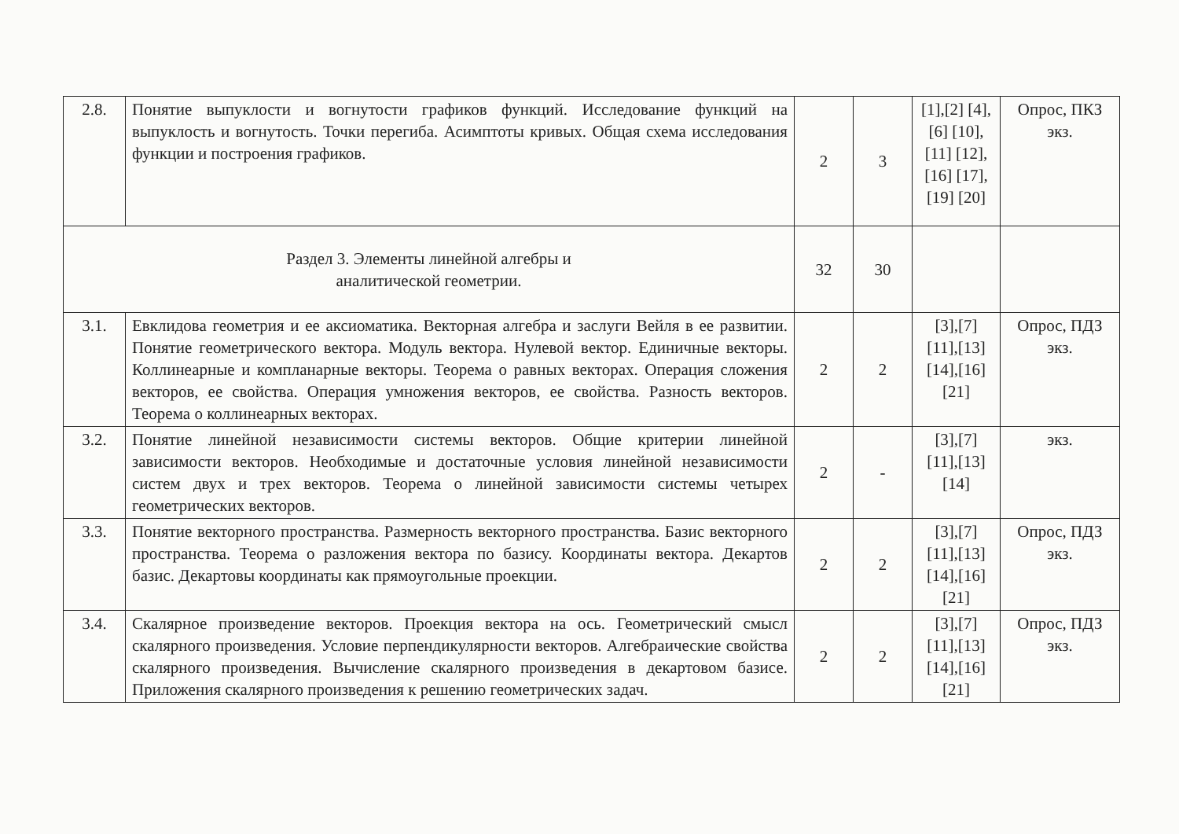| 2.8. | Понятие выпуклости и вогнутости графиков функций. Исследование функций на выпуклость и вогнутость. Точки перегиба. Асимптоты кривых. Общая схема исследования функции и построения графиков. | 2 | 3 | [1],[2] [4],[6] [10],[11] [12],[16] [17],[19] [20] | Опрос, ПКЗ экз. |
| Раздел 3. Элементы линейной алгебры и аналитической геометрии. | | 32 | 30 | | |
| 3.1. | Евклидова геометрия и ее аксиоматика. Векторная алгебра и заслуги Вейля в ее развитии. Понятие геометрического вектора. Модуль вектора. Нулевой вектор. Единичные векторы. Коллинеарные и компланарные векторы. Теорема о равных векторах. Операция сложения векторов, ее свойства. Операция умножения векторов, ее свойства. Разность векторов. Теорема о коллинеарных векторах. | 2 | 2 | [3],[7] [11],[13] [14],[16] [21] | Опрос, ПДЗ экз. |
| 3.2. | Понятие линейной независимости системы векторов. Общие критерии линейной зависимости векторов. Необходимые и достаточные условия линейной независимости систем двух и трех векторов. Теорема о линейной зависимости системы четырех геометрических векторов. | 2 | - | [3],[7] [11],[13] [14] | экз. |
| 3.3. | Понятие векторного пространства. Размерность векторного пространства. Базис векторного пространства. Теорема о разложения вектора по базису. Координаты вектора. Декартов базис. Декартовы координаты как прямоугольные проекции. | 2 | 2 | [3],[7] [11],[13] [14],[16] [21] | Опрос, ПДЗ экз. |
| 3.4. | Скалярное произведение векторов. Проекция вектора на ось. Геометрический смысл скалярного произведения. Условие перпендикулярности векторов. Алгебраические свойства скалярного произведения. Вычисление скалярного произведения в декартовом базисе. Приложения скалярного произведения к решению геометрических задач. | 2 | 2 | [3],[7] [11],[13] [14],[16] [21] | Опрос, ПДЗ экз. |